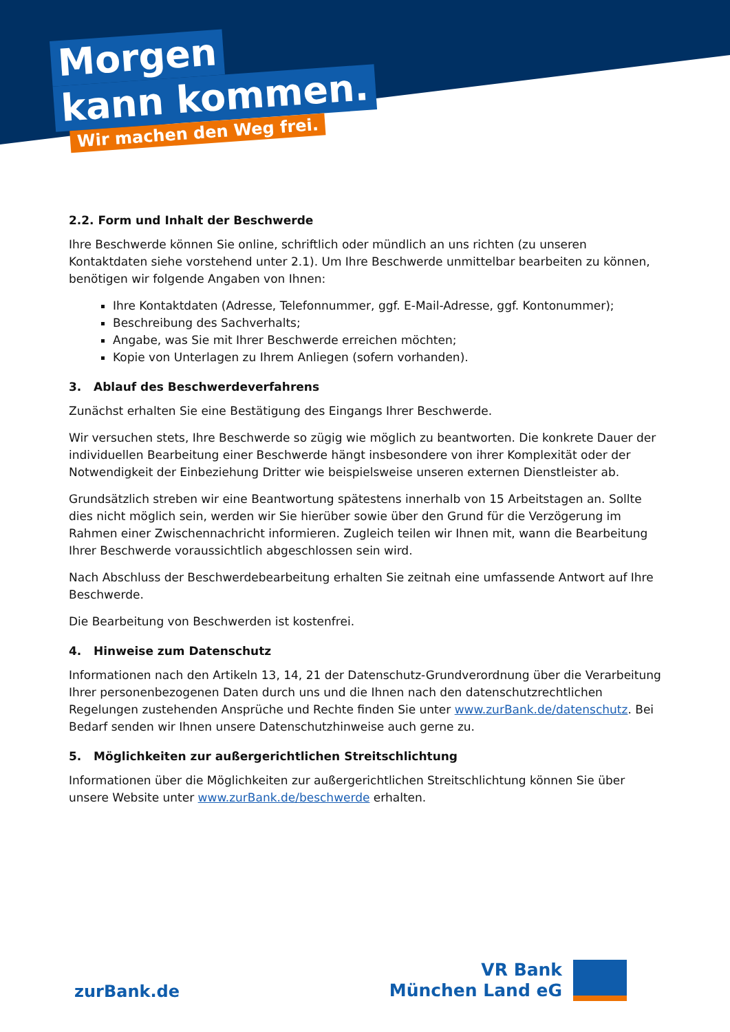Morgen
kann kommen.
Wir machen den Weg frei.
2.2. Form und Inhalt der Beschwerde
Ihre Beschwerde können Sie online, schriftlich oder mündlich an uns richten (zu unseren Kontaktdaten siehe vorstehend unter 2.1). Um Ihre Beschwerde unmittelbar bearbeiten zu können, benötigen wir folgende Angaben von Ihnen:
Ihre Kontaktdaten (Adresse, Telefonnummer, ggf. E-Mail-Adresse, ggf. Kontonummer);
Beschreibung des Sachverhalts;
Angabe, was Sie mit Ihrer Beschwerde erreichen möchten;
Kopie von Unterlagen zu Ihrem Anliegen (sofern vorhanden).
3. Ablauf des Beschwerdeverfahrens
Zunächst erhalten Sie eine Bestätigung des Eingangs Ihrer Beschwerde.
Wir versuchen stets, Ihre Beschwerde so zügig wie möglich zu beantworten. Die konkrete Dauer der individuellen Bearbeitung einer Beschwerde hängt insbesondere von ihrer Komplexität oder der Notwendigkeit der Einbeziehung Dritter wie beispielsweise unseren externen Dienstleister ab.
Grundsätzlich streben wir eine Beantwortung spätestens innerhalb von 15 Arbeitstagen an. Sollte dies nicht möglich sein, werden wir Sie hierüber sowie über den Grund für die Verzögerung im Rahmen einer Zwischennachricht informieren. Zugleich teilen wir Ihnen mit, wann die Bearbeitung Ihrer Beschwerde voraussichtlich abgeschlossen sein wird.
Nach Abschluss der Beschwerdebearbeitung erhalten Sie zeitnah eine umfassende Antwort auf Ihre Beschwerde.
Die Bearbeitung von Beschwerden ist kostenfrei.
4. Hinweise zum Datenschutz
Informationen nach den Artikeln 13, 14, 21 der Datenschutz-Grundverordnung über die Verarbeitung Ihrer personenbezogenen Daten durch uns und die Ihnen nach den datenschutzrechtlichen Regelungen zustehenden Ansprüche und Rechte finden Sie unter www.zurBank.de/datenschutz. Bei Bedarf senden wir Ihnen unsere Datenschutzhinweise auch gerne zu.
5. Möglichkeiten zur außergerichtlichen Streitschlichtung
Informationen über die Möglichkeiten zur außergerichtlichen Streitschlichtung können Sie über unsere Website unter www.zurBank.de/beschwerde erhalten.
zurBank.de
VR Bank
München Land eG